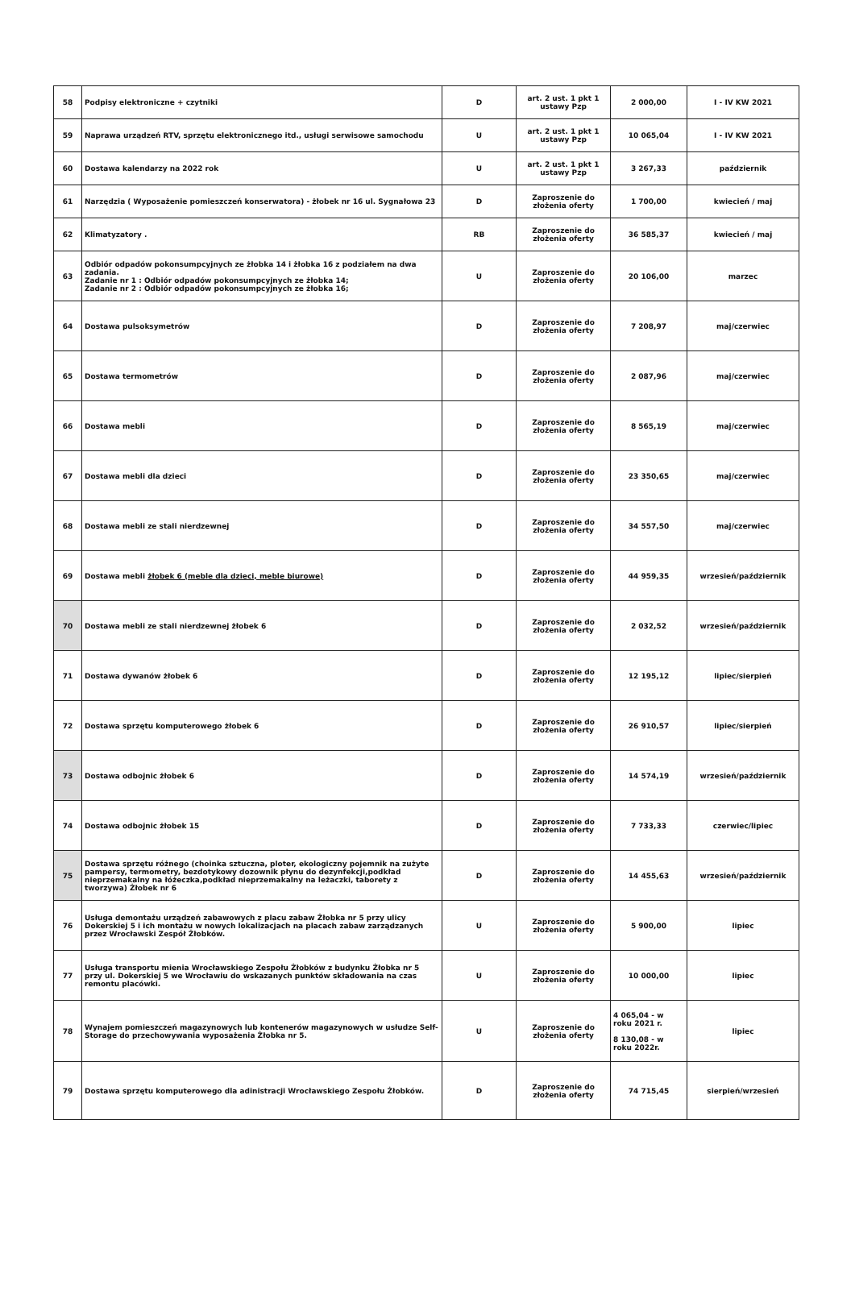| 58 | Podpisy elektroniczne + czytniki | D | art. 2 ust. 1 pkt 1 ustawy Pzp | 2 000,00 | I - IV KW 2021 |
| 59 | Naprawa urządzeń RTV, sprzętu elektronicznego itd., usługi serwisowe samochodu | U | art. 2 ust. 1 pkt 1 ustawy Pzp | 10 065,04 | I - IV KW 2021 |
| 60 | Dostawa kalendarzy na 2022 rok | U | art. 2 ust. 1 pkt 1 ustawy Pzp | 3 267,33 | październik |
| 61 | Narzędzia ( Wyposażenie pomieszczeń konserwatora) - żłobek nr 16 ul. Sygnałowa 23 | D | Zaproszenie do złożenia oferty | 1 700,00 | kwiecień / maj |
| 62 | Klimatyzatory . | RB | Zaproszenie do złożenia oferty | 36 585,37 | kwiecień / maj |
| 63 | Odbiór odpadów pokonsumpcyjnych ze żłobka 14 i żłobka 16 z podziałem na dwa zadania. Zadanie nr 1 : Odbiór odpadów pokonsumpcyjnych ze żłobka 14; Zadanie nr 2 : Odbiór odpadów pokonsumpcyjnych ze żłobka 16; | U | Zaproszenie do złożenia oferty | 20 106,00 | marzec |
| 64 | Dostawa pulsoksymetrów | D | Zaproszenie do złożenia oferty | 7 208,97 | maj/czerwiec |
| 65 | Dostawa termometrów | D | Zaproszenie do złożenia oferty | 2 087,96 | maj/czerwiec |
| 66 | Dostawa mebli | D | Zaproszenie do złożenia oferty | 8 565,19 | maj/czerwiec |
| 67 | Dostawa mebli dla dzieci | D | Zaproszenie do złożenia oferty | 23 350,65 | maj/czerwiec |
| 68 | Dostawa mebli ze stali nierdzewnej | D | Zaproszenie do złożenia oferty | 34 557,50 | maj/czerwiec |
| 69 | Dostawa mebli żłobek 6 (meble dla dzieci, meble biurowe) | D | Zaproszenie do złożenia oferty | 44 959,35 | wrzesień/październik |
| 70 | Dostawa mebli ze stali nierdzewnej żłobek 6 | D | Zaproszenie do złożenia oferty | 2 032,52 | wrzesień/październik |
| 71 | Dostawa dywanów żłobek 6 | D | Zaproszenie do złożenia oferty | 12 195,12 | lipiec/sierpień |
| 72 | Dostawa sprzętu komputerowego żłobek 6 | D | Zaproszenie do złożenia oferty | 26 910,57 | lipiec/sierpień |
| 73 | Dostawa odbojnic żłobek 6 | D | Zaproszenie do złożenia oferty | 14 574,19 | wrzesień/październik |
| 74 | Dostawa odbojnic żłobek 15 | D | Zaproszenie do złożenia oferty | 7 733,33 | czerwiec/lipiec |
| 75 | Dostawa sprzętu różnego (choinka sztuczna, ploter, ekologiczny pojemnik na zużyte pampersy, termometry, bezdotykowy dozownik płynu do dezynfekcji,podkład nieprzemakalny na łóżeczka,podkład nieprzemakalny na leżaczki, taborety z tworzywa) Żłobek nr 6 | D | Zaproszenie do złożenia oferty | 14 455,63 | wrzesień/październik |
| 76 | Usługa demontażu urządzeń zabawowych z placu zabaw Żłobka nr 5 przy ulicy Dokerskiej 5 i ich montażu w nowych lokalizacjach na placach zabaw zarządzanych przez Wrocławski Zespół Żłobków. | U | Zaproszenie do złożenia oferty | 5 900,00 | lipiec |
| 77 | Usługa transportu mienia Wrocławskiego Zespołu Żłobków z budynku Żłobka nr 5 przy ul. Dokerskiej 5 we Wrocławiu do wskazanych punktów składowania na czas remontu placówki. | U | Zaproszenie do złożenia oferty | 10 000,00 | lipiec |
| 78 | Wynajem pomieszczeń magazynowych lub kontenerów magazynowych w usłudze Self-Storage do przechowywania wyposażenia Żłobka nr 5. | U | Zaproszenie do złożenia oferty | 4 065,04 - w roku 2021 r. 8 130,08 - w roku 2022r. | lipiec |
| 79 | Dostawa sprzętu komputerowego dla adinistracji Wrocławskiego Zespołu Żłobków. | D | Zaproszenie do złożenia oferty | 74 715,45 | sierpień/wrzesień |